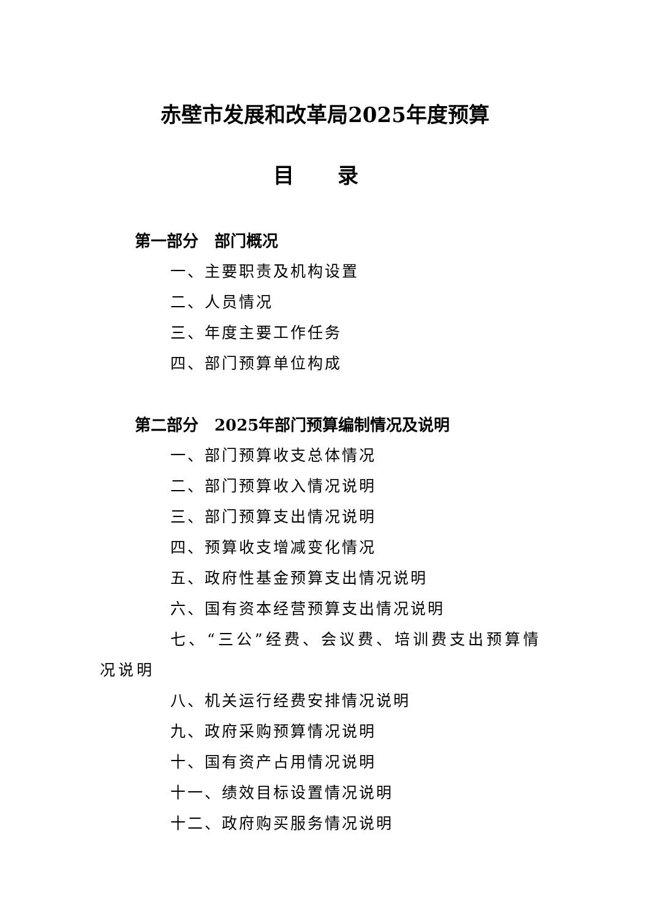赤壁市发展和改革局2025年度预算
目 录
第一部分　部门概况
一、主要职责及机构设置
二、人员情况
三、年度主要工作任务
四、部门预算单位构成
第二部分　2025年部门预算编制情况及说明
一、部门预算收支总体情况
二、部门预算收入情况说明
三、部门预算支出情况说明
四、预算收支增减变化情况
五、政府性基金预算支出情况说明
六、国有资本经营预算支出情况说明
七、“三公”经费、会议费、培训费支出预算情况说明
八、机关运行经费安排情况说明
九、政府采购预算情况说明
十、国有资产占用情况说明
十一、绩效目标设置情况说明
十二、政府购买服务情况说明